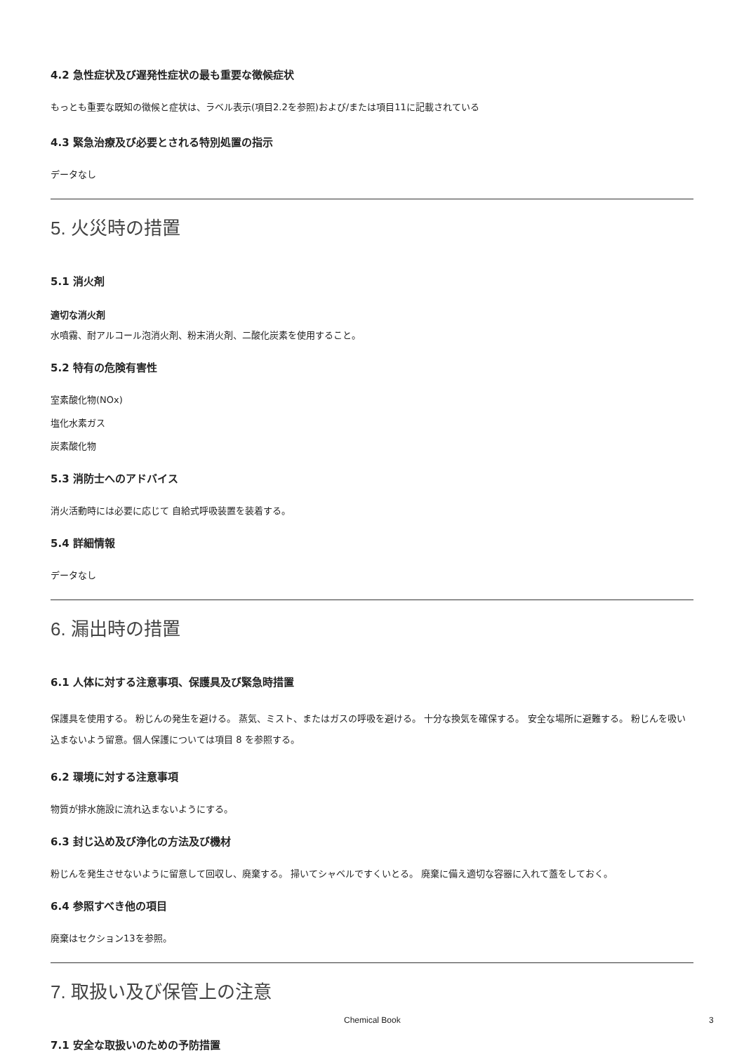4.2 急性症状及び遅発性症状の最も重要な徴候症状
もっとも重要な既知の徴候と症状は、ラベル表示(項目2.2を参照)および/または項目11に記載されている
4.3 緊急治療及び必要とされる特別処置の指示
データなし
5. 火災時の措置
5.1 消火剤
適切な消火剤
水噴霧、耐アルコール泡消火剤、粉末消火剤、二酸化炭素を使用すること。
5.2 特有の危険有害性
室素酸化物(NOx)
塩化水素ガス
炭素酸化物
5.3 消防士へのアドバイス
消火活動時には必要に応じて 自給式呼吸装置を装着する。
5.4 詳細情報
データなし
6. 漏出時の措置
6.1 人体に対する注意事項、保護具及び緊急時措置
保護具を使用する。 粉じんの発生を避ける。 蒸気、ミスト、またはガスの呼吸を避ける。 十分な換気を確保する。 安全な場所に避難する。 粉じんを吸い込まないよう留意。個人保護については項目 8 を参照する。
6.2 環境に対する注意事項
物質が排水施設に流れ込まないようにする。
6.3 封じ込め及び浄化の方法及び機材
粉じんを発生させないように留意して回収し、廃棄する。 掃いてシャベルですくいとる。 廃棄に備え適切な容器に入れて蓋をしておく。
6.4 参照すべき他の項目
廃棄はセクション13を参照。
7. 取扱い及び保管上の注意
7.1 安全な取扱いのための予防措置
Chemical Book 3